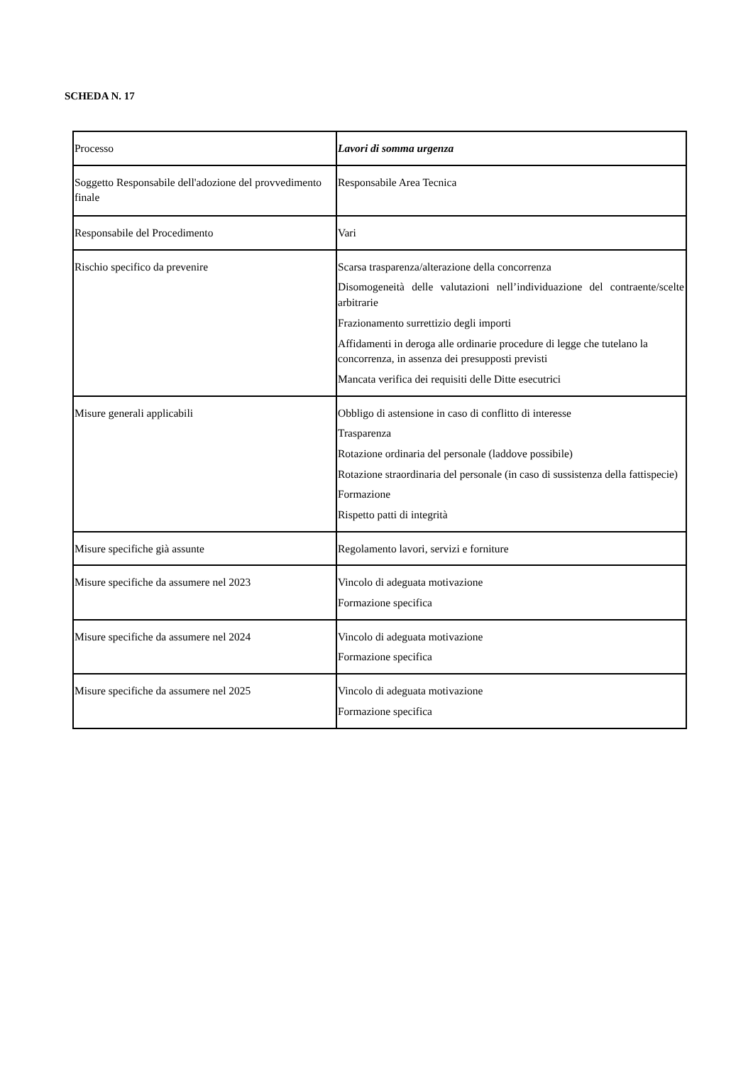SCHEDA N. 17
| Processo | Lavori di somma urgenza |
| Soggetto Responsabile dell'adozione del provvedimento finale | Responsabile Area Tecnica |
| Responsabile del Procedimento | Vari |
| Rischio specifico da prevenire | Scarsa trasparenza/alterazione della concorrenza Disomogeneità delle valutazioni nell’individuazione del contraente/scelte arbitrarie Frazionamento surrettizio degli importi Affidamenti in deroga alle ordinarie procedure di legge che tutelano la concorrenza, in assenza dei presupposti previsti Mancata verifica dei requisiti delle Ditte esecutrici |
| Misure generali applicabili | Obbligo di astensione in caso di conflitto di interesse Trasparenza Rotazione ordinaria del personale (laddove possibile) Rotazione straordinaria del personale (in caso di sussistenza della fattispecie) Formazione Rispetto patti di integrità |
| Misure specifiche già assunte | Regolamento lavori, servizi e forniture |
| Misure specifiche da assumere nel 2023 | Vincolo di adeguata motivazione Formazione specifica |
| Misure specifiche da assumere nel 2024 | Vincolo di adeguata motivazione Formazione specifica |
| Misure specifiche da assumere nel 2025 | Vincolo di adeguata motivazione Formazione specifica |